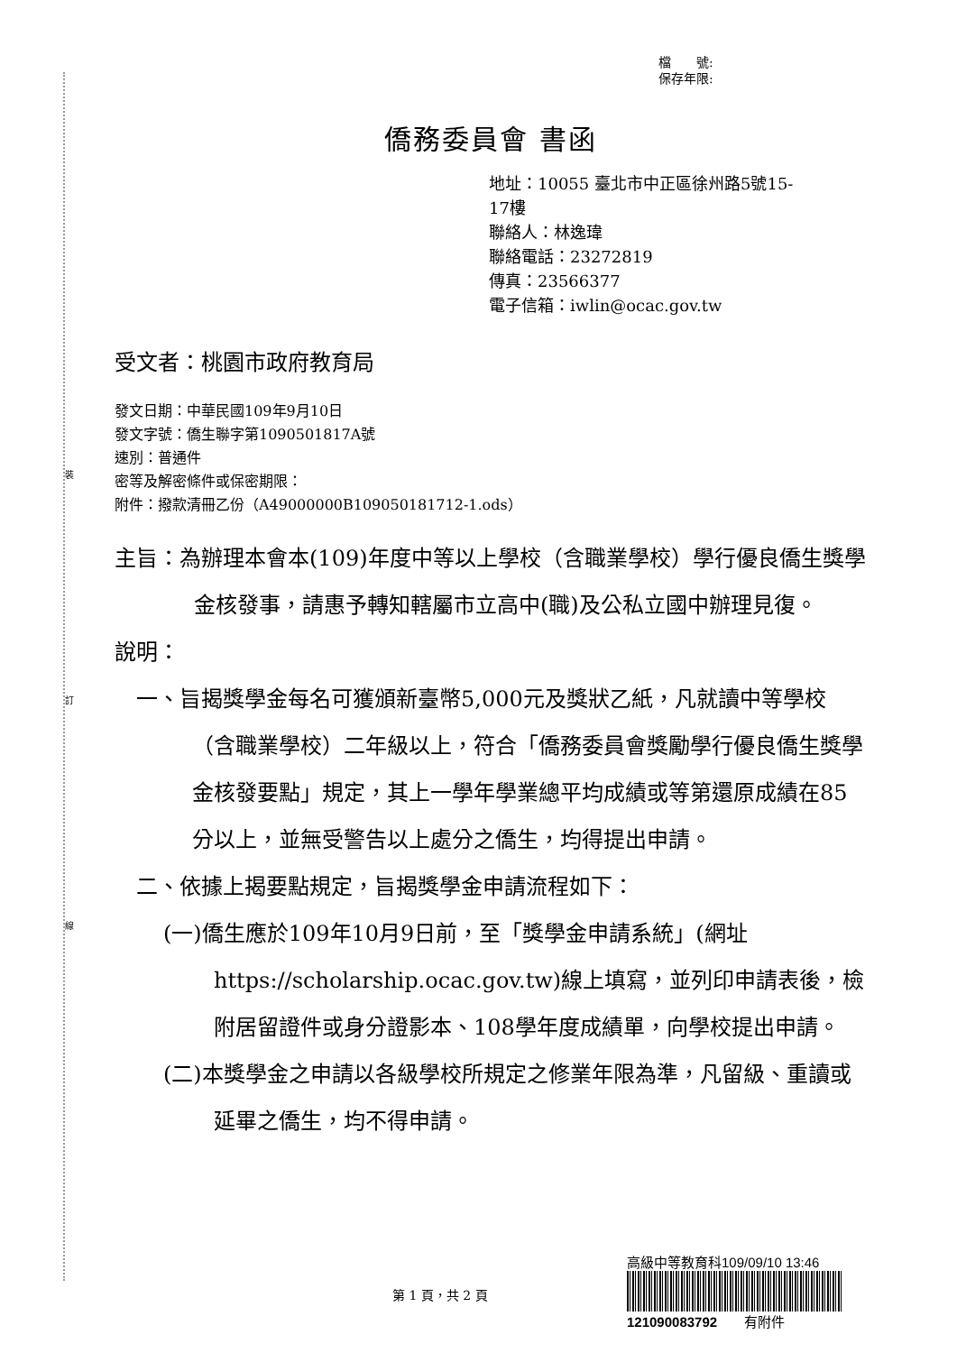裝
訂
線
檔　　號:
保存年限:
僑務委員會 書函
地址：10055 臺北市中正區徐州路5號15-
17樓
聯絡人：林逸瑋
聯絡電話：23272819
傳真：23566377
電子信箱：iwlin@ocac.gov.tw
受文者：桃園市政府教育局
發文日期：中華民國109年9月10日
發文字號：僑生聯字第1090501817A號
速別：普通件
密等及解密條件或保密期限：
附件：撥款清冊乙份（A49000000B109050181712-1.ods）
主旨：為辦理本會本(109)年度中等以上學校（含職業學校）學行優良僑生獎學金核發事，請惠予轉知轄屬市立高中(職)及公私立國中辦理見復。
說明：
一、旨揭獎學金每名可獲頒新臺幣5,000元及獎狀乙紙，凡就讀中等學校（含職業學校）二年級以上，符合「僑務委員會獎勵學行優良僑生獎學金核發要點」規定，其上一學年學業總平均成績或等第還原成績在85分以上，並無受警告以上處分之僑生，均得提出申請。
二、依據上揭要點規定，旨揭獎學金申請流程如下：
(一)僑生應於109年10月9日前，至「獎學金申請系統」(網址https://scholarship.ocac.gov.tw)線上填寫，並列印申請表後，檢附居留證件或身分證影本、108學年度成績單，向學校提出申請。
(二)本獎學金之申請以各級學校所規定之修業年限為準，凡留級、重讀或延畢之僑生，均不得申請。
高級中等教育科109/09/10 13:46
121090083792　　有附件
第 1 頁，共 2 頁